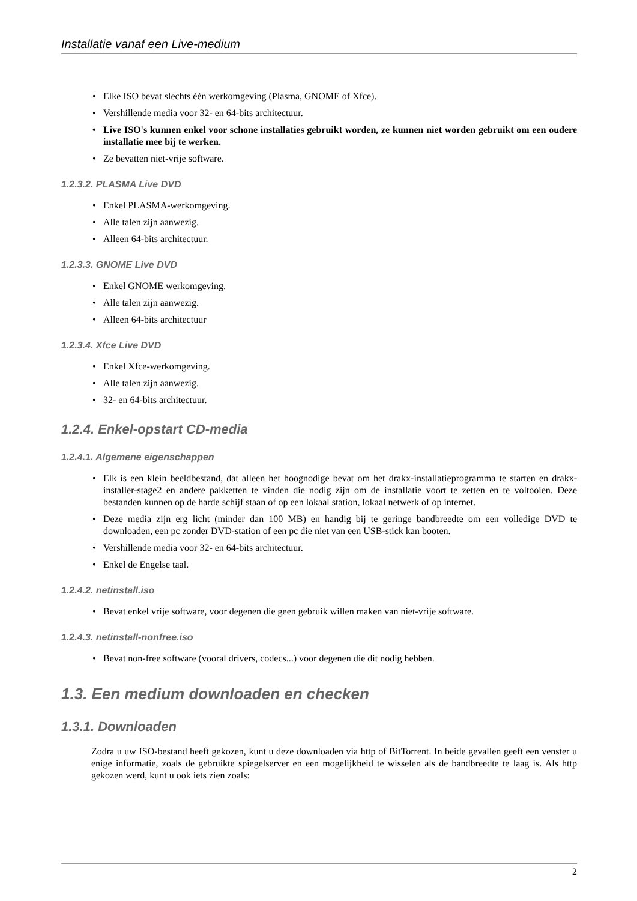Installatie vanaf een Live-medium
• Elke ISO bevat slechts één werkomgeving (Plasma, GNOME of Xfce).
• Vershillende media voor 32- en 64-bits architectuur.
• Live ISO's kunnen enkel voor schone installaties gebruikt worden, ze kunnen niet worden gebruikt om een oudere installatie mee bij te werken.
• Ze bevatten niet-vrije software.
1.2.3.2. PLASMA Live DVD
• Enkel PLASMA-werkomgeving.
• Alle talen zijn aanwezig.
• Alleen 64-bits architectuur.
1.2.3.3. GNOME Live DVD
• Enkel GNOME werkomgeving.
• Alle talen zijn aanwezig.
• Alleen 64-bits architectuur
1.2.3.4. Xfce Live DVD
• Enkel Xfce-werkomgeving.
• Alle talen zijn aanwezig.
• 32- en 64-bits architectuur.
1.2.4. Enkel-opstart CD-media
1.2.4.1. Algemene eigenschappen
• Elk is een klein beeldbestand, dat alleen het hoognodige bevat om het drakx-installatieprogramma te starten en drakx-installer-stage2 en andere pakketten te vinden die nodig zijn om de installatie voort te zetten en te voltooien. Deze bestanden kunnen op de harde schijf staan of op een lokaal station, lokaal netwerk of op internet.
• Deze media zijn erg licht (minder dan 100 MB) en handig bij te geringe bandbreedte om een volledige DVD te downloaden, een pc zonder DVD-station of een pc die niet van een USB-stick kan booten.
• Vershillende media voor 32- en 64-bits architectuur.
• Enkel de Engelse taal.
1.2.4.2. netinstall.iso
• Bevat enkel vrije software, voor degenen die geen gebruik willen maken van niet-vrije software.
1.2.4.3. netinstall-nonfree.iso
• Bevat non-free software (vooral drivers, codecs...) voor degenen die dit nodig hebben.
1.3. Een medium downloaden en checken
1.3.1. Downloaden
Zodra u uw ISO-bestand heeft gekozen, kunt u deze downloaden via http of BitTorrent. In beide gevallen geeft een venster u enige informatie, zoals de gebruikte spiegelserver en een mogelijkheid te wisselen als de bandbreedte te laag is. Als http gekozen werd, kunt u ook iets zien zoals:
2